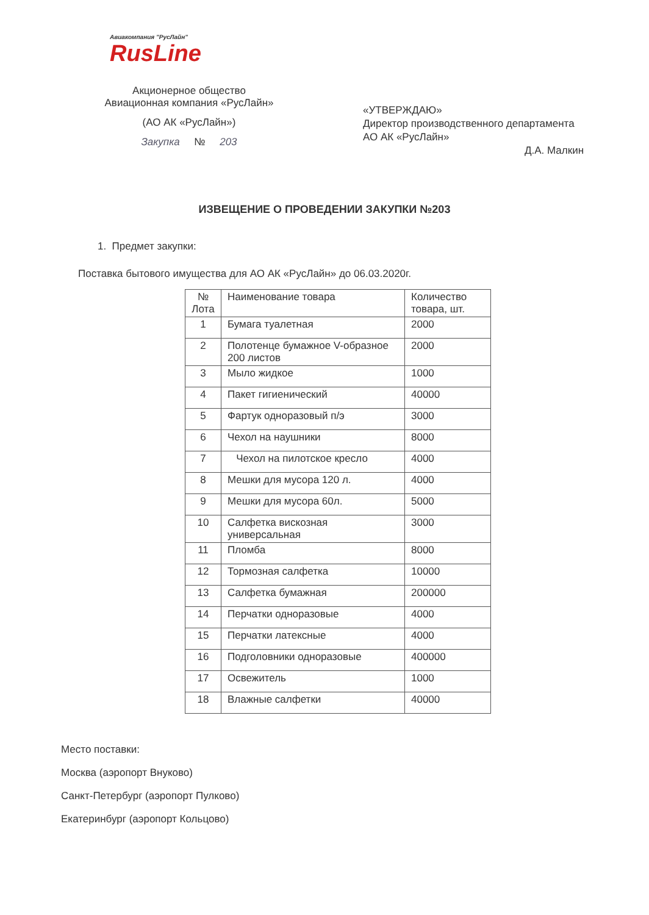Авиакомпания "РусЛайн"
RusLine
Акционерное общество
Авиационная компания «РусЛайн»
(АО АК «РусЛайн»)
Закупка № 203
«УТВЕРЖДАЮ»
Директор производственного департамента
АО АК «РусЛайн»
Д.А. Малкин
ИЗВЕЩЕНИЕ О ПРОВЕДЕНИИ ЗАКУПКИ №203
1. Предмет закупки:
Поставка бытового имущества для АО АК «РусЛайн» до 06.03.2020г.
| № Лота | Наименование товара | Количество товара, шт. |
| 1 | Бумага туалетная | 2000 |
| 2 | Полотенце бумажное V-образное 200 листов | 2000 |
| 3 | Мыло жидкое | 1000 |
| 4 | Пакет гигиенический | 40000 |
| 5 | Фартук одноразовый п/э | 3000 |
| 6 | Чехол на наушники | 8000 |
| 7 | Чехол на пилотское кресло | 4000 |
| 8 | Мешки для мусора 120 л. | 4000 |
| 9 | Мешки для мусора 60л. | 5000 |
| 10 | Салфетка вискозная универсальная | 3000 |
| 11 | Пломба | 8000 |
| 12 | Тормозная салфетка | 10000 |
| 13 | Салфетка бумажная | 200000 |
| 14 | Перчатки одноразовые | 4000 |
| 15 | Перчатки латексные | 4000 |
| 16 | Подголовники одноразовые | 400000 |
| 17 | Освежитель | 1000 |
| 18 | Влажные салфетки | 40000 |
Место поставки:
Москва (аэропорт Внуково)
Санкт-Петербург (аэропорт Пулково)
Екатеринбург (аэропорт Кольцово)